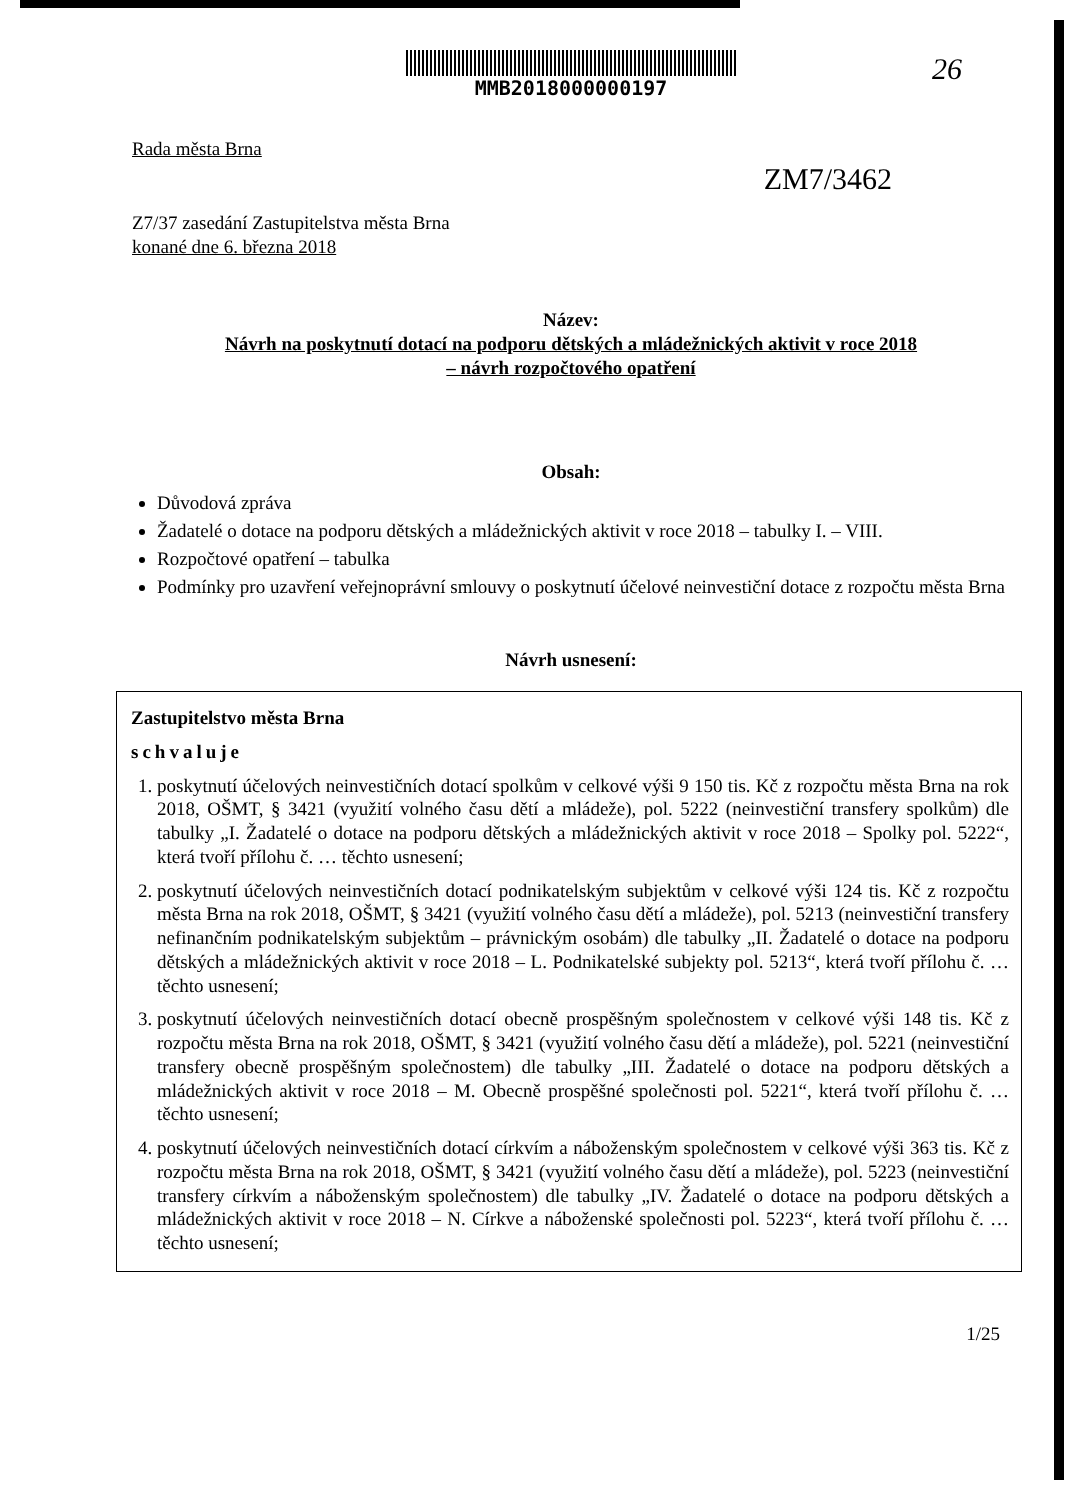26
ZM7/3462
MMB2018000000197
Rada města Brna
Z7/37 zasedání Zastupitelstva města Brna
konané dne 6. března 2018
Název:
Návrh na poskytnutí dotací na podporu dětských a mládežnických aktivit v roce 2018
– návrh rozpočtového opatření
Obsah:
Důvodová zpráva
Žadatelé o dotace na podporu dětských a mládežnických aktivit v roce 2018 – tabulky I. – VIII.
Rozpočtové opatření – tabulka
Podmínky pro uzavření veřejnoprávní smlouvy o poskytnutí účelové neinvestiční dotace z rozpočtu města Brna
Návrh usnesení:
Zastupitelstvo města Brna
schvaluje
1. poskytnutí účelových neinvestičních dotací spolkům v celkové výši 9 150 tis. Kč z rozpočtu města Brna na rok 2018, OŠMT, § 3421 (využití volného času dětí a mládeže), pol. 5222 (neinvestiční transfery spolkům) dle tabulky „I. Žadatelé o dotace na podporu dětských a mládežnických aktivit v roce 2018 – Spolky pol. 5222“, která tvoří přílohu č. … těchto usnesení;
2. poskytnutí účelových neinvestičních dotací podnikatelským subjektům v celkové výši 124 tis. Kč z rozpočtu města Brna na rok 2018, OŠMT, § 3421 (využití volného času dětí a mládeže), pol. 5213 (neinvestiční transfery nefinančním podnikatelským subjektům – právnickým osobám) dle tabulky „II. Žadatelé o dotace na podporu dětských a mládežnických aktivit v roce 2018 – L. Podnikatelské subjekty pol. 5213“, která tvoří přílohu č. … těchto usnesení;
3. poskytnutí účelových neinvestičních dotací obecně prospěšným společnostem v celkové výši 148 tis. Kč z rozpočtu města Brna na rok 2018, OŠMT, § 3421 (využití volného času dětí a mládeže), pol. 5221 (neinvestiční transfery obecně prospěšným společnostem) dle tabulky „III. Žadatelé o dotace na podporu dětských a mládežnických aktivit v roce 2018 – M. Obecně prospěšné společnosti pol. 5221“, která tvoří přílohu č. … těchto usnesení;
4. poskytnutí účelových neinvestičních dotací církvím a náboženským společnostem v celkové výši 363 tis. Kč z rozpočtu města Brna na rok 2018, OŠMT, § 3421 (využití volného času dětí a mládeže), pol. 5223 (neinvestiční transfery církvím a náboženským společnostem) dle tabulky „IV. Žadatelé o dotace na podporu dětských a mládežnických aktivit v roce 2018 – N. Církve a náboženské společnosti pol. 5223“, která tvoří přílohu č. … těchto usnesení;
1/25